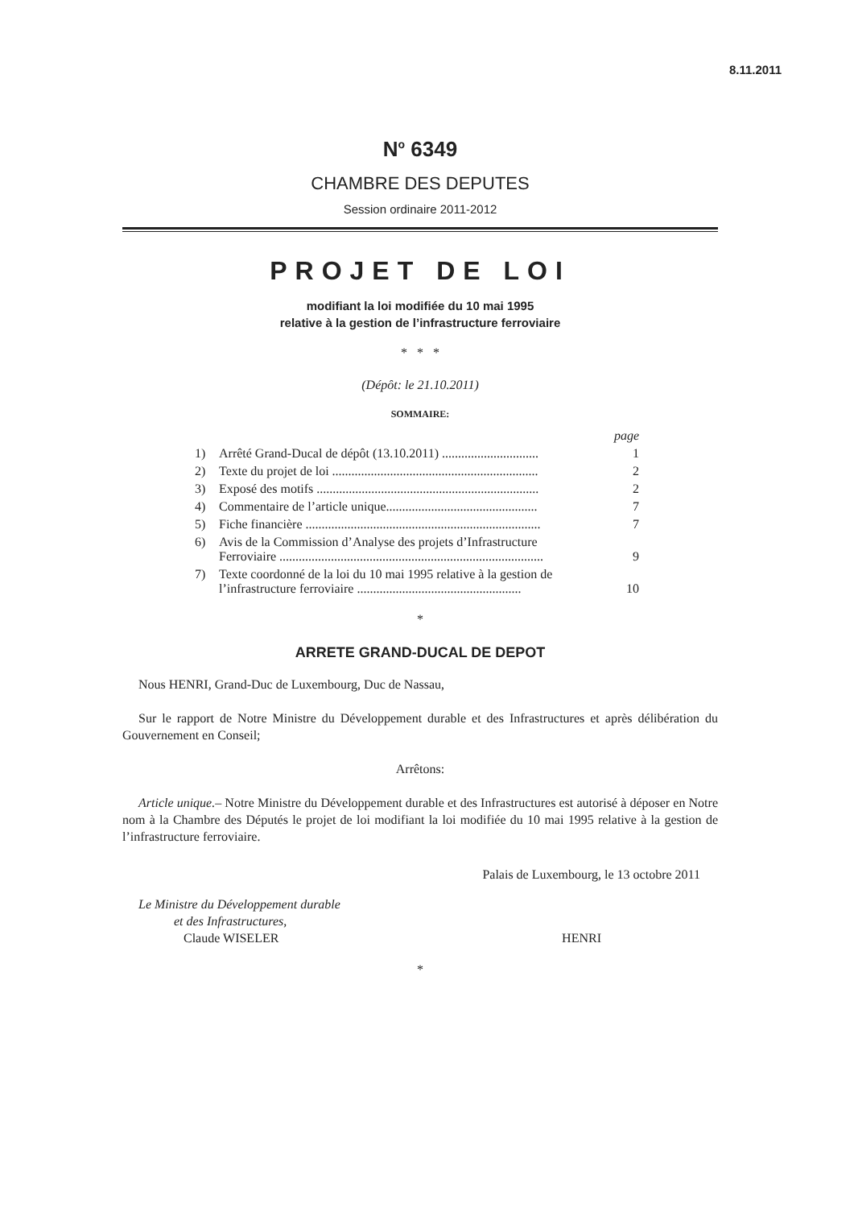8.11.2011
N<sup>o</sup> 6349
CHAMBRE DES DEPUTES
Session ordinaire 2011-2012
PROJET DE LOI
modifiant la loi modifiée du 10 mai 1995
relative à la gestion de l’infrastructure ferroviaire
* * *
(Dépôt: le 21.10.2011)
SOMMAIRE:
| | | page |
| 1) | Arrêté Grand-Ducal de dépôt (13.10.2011) .............................. | 1 |
| 2) | Texte du projet de loi ................................................................ | 2 |
| 3) | Exposé des motifs ..................................................................... | 2 |
| 4) | Commentaire de l’article unique............................................... | 7 |
| 5) | Fiche financière ......................................................................... | 7 |
| 6) | Avis de la Commission d’Analyse des projets d’Infrastructure Ferroviaire .................................................................................. | 9 |
| 7) | Texte coordonné de la loi du 10 mai 1995 relative à la gestion de l’infrastructure ferroviaire ................................................... | 10 |
*
ARRETE GRAND-DUCAL DE DEPOT
Nous HENRI, Grand-Duc de Luxembourg, Duc de Nassau,
Sur le rapport de Notre Ministre du Développement durable et des Infrastructures et après délibération du Gouvernement en Conseil;
Arrêtons:
Article unique.– Notre Ministre du Développement durable et des Infrastructures est autorisé à déposer en Notre nom à la Chambre des Députés le projet de loi modifiant la loi modifiée du 10 mai 1995 relative à la gestion de l’infrastructure ferroviaire.
Palais de Luxembourg, le 13 octobre 2011
Le Ministre du Développement durable
et des Infrastructures,
Claude WISELER
HENRI
*